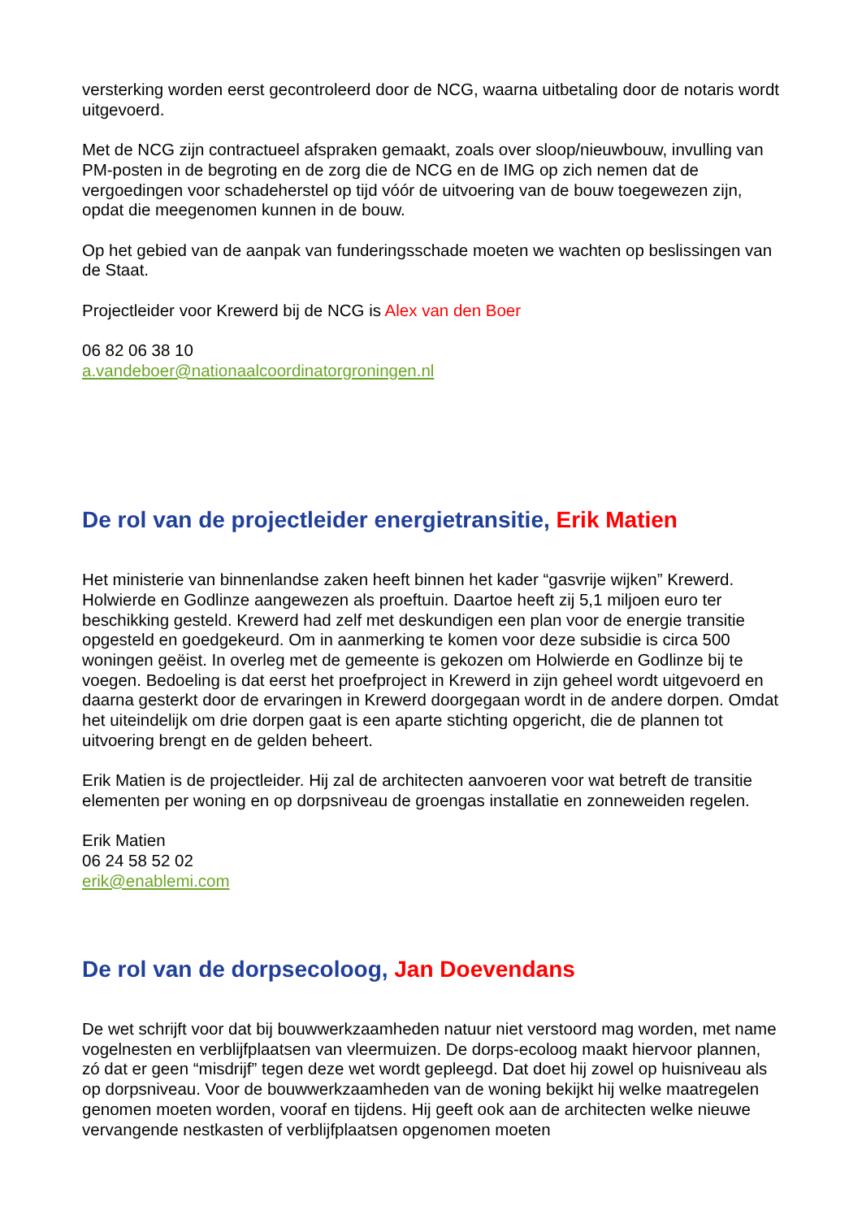versterking worden eerst gecontroleerd door de NCG, waarna uitbetaling door de notaris wordt uitgevoerd.
Met de NCG zijn contractueel afspraken gemaakt, zoals over sloop/nieuwbouw, invulling van PM-posten in de begroting en de zorg die de NCG en de IMG op zich nemen dat de vergoedingen voor schadeherstel op tijd vóór de uitvoering van de bouw toegewezen zijn, opdat die meegenomen kunnen in de bouw.
Op het gebied van de aanpak van funderingsschade moeten we wachten op beslissingen van de Staat.
Projectleider voor Krewerd bij de NCG is Alex van den Boer
06 82 06 38 10
a.vandeboer@nationaalcoordinatorgroningen.nl
De rol van de projectleider energietransitie, Erik Matien
Het ministerie van binnenlandse zaken heeft binnen het kader “gasvrije wijken” Krewerd. Holwierde en Godlinze aangewezen als proeftuin. Daartoe heeft zij 5,1 miljoen euro ter beschikking gesteld. Krewerd had zelf met deskundigen een plan voor de energie transitie opgesteld en goedgekeurd. Om in aanmerking te komen voor deze subsidie is circa 500 woningen geëist. In overleg met de gemeente is gekozen om Holwierde en Godlinze bij te voegen. Bedoeling is dat eerst het proefproject in Krewerd in zijn geheel wordt uitgevoerd en daarna gesterkt door de ervaringen in Krewerd doorgegaan wordt in de andere dorpen. Omdat het uiteindelijk om drie dorpen gaat is een aparte stichting opgericht, die de plannen tot uitvoering brengt en de gelden beheert.
Erik Matien is de projectleider. Hij zal de architecten aanvoeren voor wat betreft de transitie elementen per woning en op dorpsniveau de groengas installatie en zonneweiden regelen.
Erik Matien
06 24 58 52 02
erik@enablemi.com
De rol van de dorpsecoloog, Jan Doevendans
De wet schrijft voor dat bij bouwwerkzaamheden natuur niet verstoord mag worden, met name vogelnesten en verblijfplaatsen van vleermuizen. De dorps-ecoloog maakt hiervoor plannen, zó dat er geen “misdrijf” tegen deze wet wordt gepleegd. Dat doet hij zowel op huisniveau als op dorpsniveau. Voor de bouwwerkzaamheden van de woning bekijkt hij welke maatregelen genomen moeten worden, vooraf en tijdens. Hij geeft ook aan de architecten welke nieuwe vervangende nestkasten of verblijfplaatsen opgenomen moeten